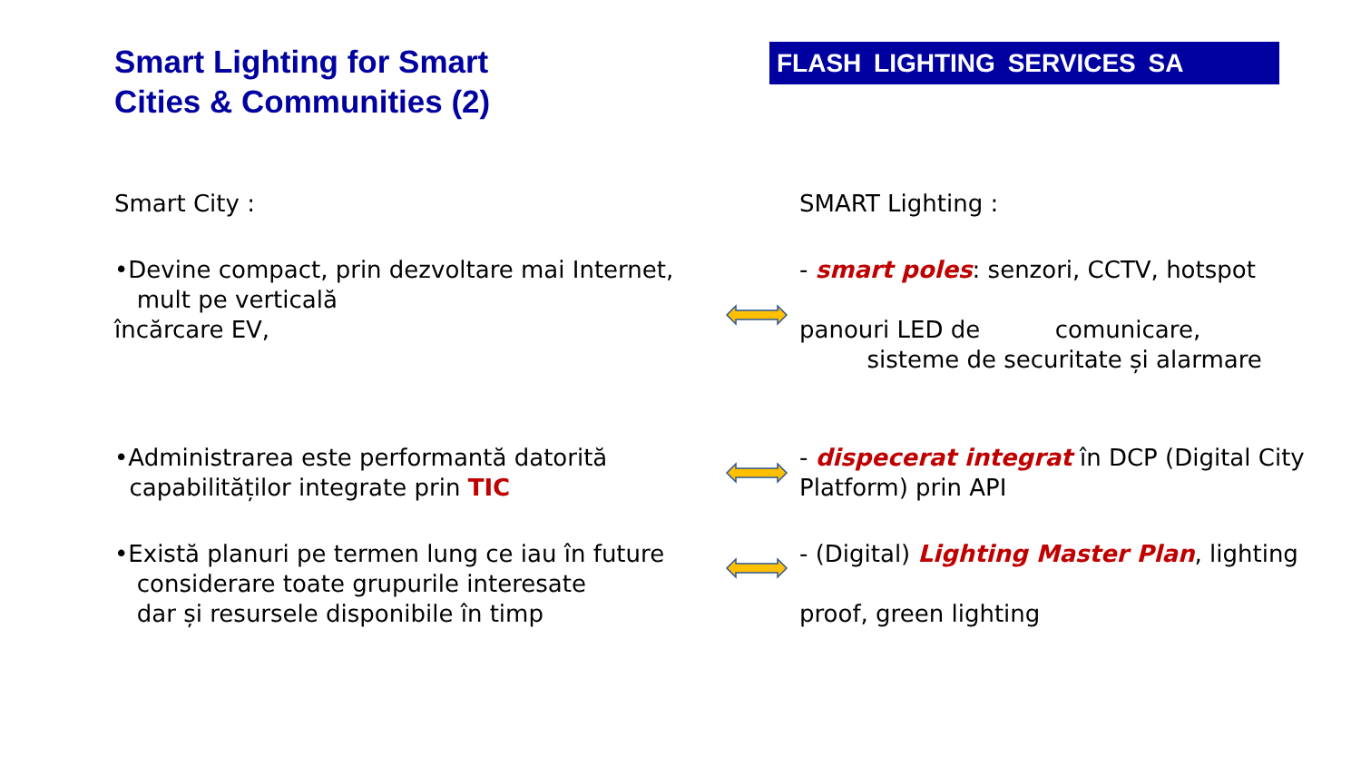Smart Lighting for Smart
Cities & Communities (2)
FLASH LIGHTING SERVICES SA
Smart City :
SMART Lighting :
•Devine compact, prin dezvoltare mai Internet,
mult pe verticală
încărcare EV,
- smart poles: senzori, CCTV, hotspot
panouri LED de comunicare,
sisteme de securitate și alarmare
•Administrarea este performantă datorită
capabilităților integrate prin TIC
- dispecerat integrat în DCP (Digital City Platform) prin API
•Există planuri pe termen lung ce iau în future
considerare toate grupurile interesate
dar și resursele disponibile în timp
- (Digital) Lighting Master Plan, lighting
proof, green lighting